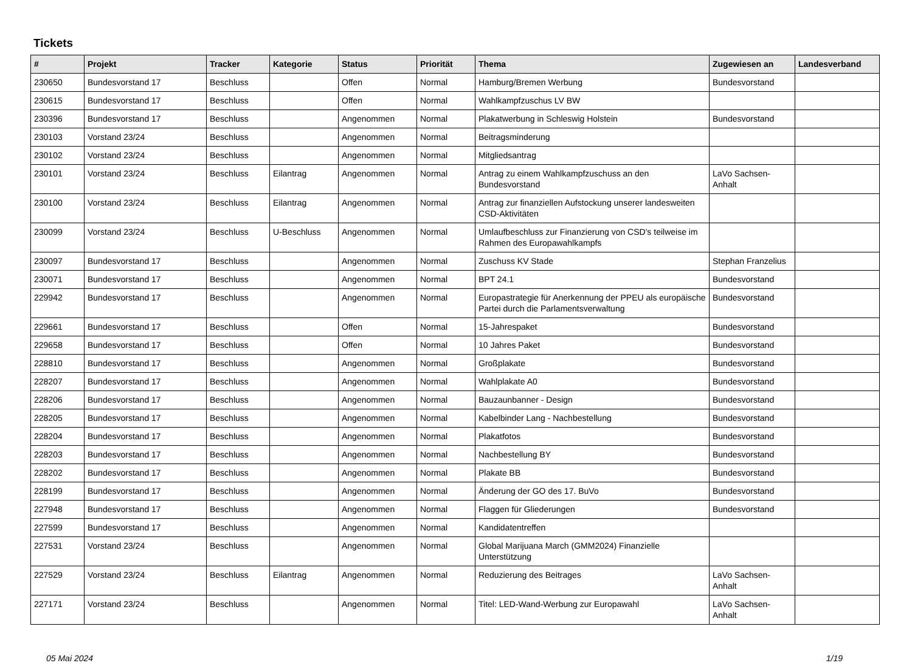Tickets
| # | Projekt | Tracker | Kategorie | Status | Priorität | Thema | Zugewiesen an | Landesverband |
| --- | --- | --- | --- | --- | --- | --- | --- | --- |
| 230650 | Bundesvorstand 17 | Beschluss | | Offen | Normal | Hamburg/Bremen Werbung | Bundesvorstand | |
| 230615 | Bundesvorstand 17 | Beschluss | | Offen | Normal | Wahlkampfzuschus LV BW | | |
| 230396 | Bundesvorstand 17 | Beschluss | | Angenommen | Normal | Plakatwerbung in Schleswig Holstein | Bundesvorstand | |
| 230103 | Vorstand 23/24 | Beschluss | | Angenommen | Normal | Beitragsminderung | | |
| 230102 | Vorstand 23/24 | Beschluss | | Angenommen | Normal | Mitgliedsantrag | | |
| 230101 | Vorstand 23/24 | Beschluss | Eilantrag | Angenommen | Normal | Antrag zu einem Wahlkampfzuschuss an den Bundesvorstand | LaVo Sachsen-Anhalt | |
| 230100 | Vorstand 23/24 | Beschluss | Eilantrag | Angenommen | Normal | Antrag zur finanziellen Aufstockung unserer landesweiten CSD-Aktivitäten | | |
| 230099 | Vorstand 23/24 | Beschluss | U-Beschluss | Angenommen | Normal | Umlaufbeschluss zur Finanzierung von CSD's teilweise im Rahmen des Europawahlkampfs | | |
| 230097 | Bundesvorstand 17 | Beschluss | | Angenommen | Normal | Zuschuss KV Stade | Stephan Franzelius | |
| 230071 | Bundesvorstand 17 | Beschluss | | Angenommen | Normal | BPT 24.1 | Bundesvorstand | |
| 229942 | Bundesvorstand 17 | Beschluss | | Angenommen | Normal | Europastrategie für Anerkennung der PPEU als europäische Partei durch die Parlamentsverwaltung | Bundesvorstand | |
| 229661 | Bundesvorstand 17 | Beschluss | | Offen | Normal | 15-Jahrespaket | Bundesvorstand | |
| 229658 | Bundesvorstand 17 | Beschluss | | Offen | Normal | 10 Jahres Paket | Bundesvorstand | |
| 228810 | Bundesvorstand 17 | Beschluss | | Angenommen | Normal | Großplakate | Bundesvorstand | |
| 228207 | Bundesvorstand 17 | Beschluss | | Angenommen | Normal | Wahlplakate A0 | Bundesvorstand | |
| 228206 | Bundesvorstand 17 | Beschluss | | Angenommen | Normal | Bauzaunbanner - Design | Bundesvorstand | |
| 228205 | Bundesvorstand 17 | Beschluss | | Angenommen | Normal | Kabelbinder Lang - Nachbestellung | Bundesvorstand | |
| 228204 | Bundesvorstand 17 | Beschluss | | Angenommen | Normal | Plakatfotos | Bundesvorstand | |
| 228203 | Bundesvorstand 17 | Beschluss | | Angenommen | Normal | Nachbestellung BY | Bundesvorstand | |
| 228202 | Bundesvorstand 17 | Beschluss | | Angenommen | Normal | Plakate BB | Bundesvorstand | |
| 228199 | Bundesvorstand 17 | Beschluss | | Angenommen | Normal | Änderung der GO des 17. BuVo | Bundesvorstand | |
| 227948 | Bundesvorstand 17 | Beschluss | | Angenommen | Normal | Flaggen für Gliederungen | Bundesvorstand | |
| 227599 | Bundesvorstand 17 | Beschluss | | Angenommen | Normal | Kandidatentreffen | | |
| 227531 | Vorstand 23/24 | Beschluss | | Angenommen | Normal | Global Marijuana March (GMM2024) Finanzielle Unterstützung | | |
| 227529 | Vorstand 23/24 | Beschluss | Eilantrag | Angenommen | Normal | Reduzierung des Beitrages | LaVo Sachsen-Anhalt | |
| 227171 | Vorstand 23/24 | Beschluss | | Angenommen | Normal | Titel: LED-Wand-Werbung zur Europawahl | LaVo Sachsen-Anhalt | |
05 Mai 2024 1/19